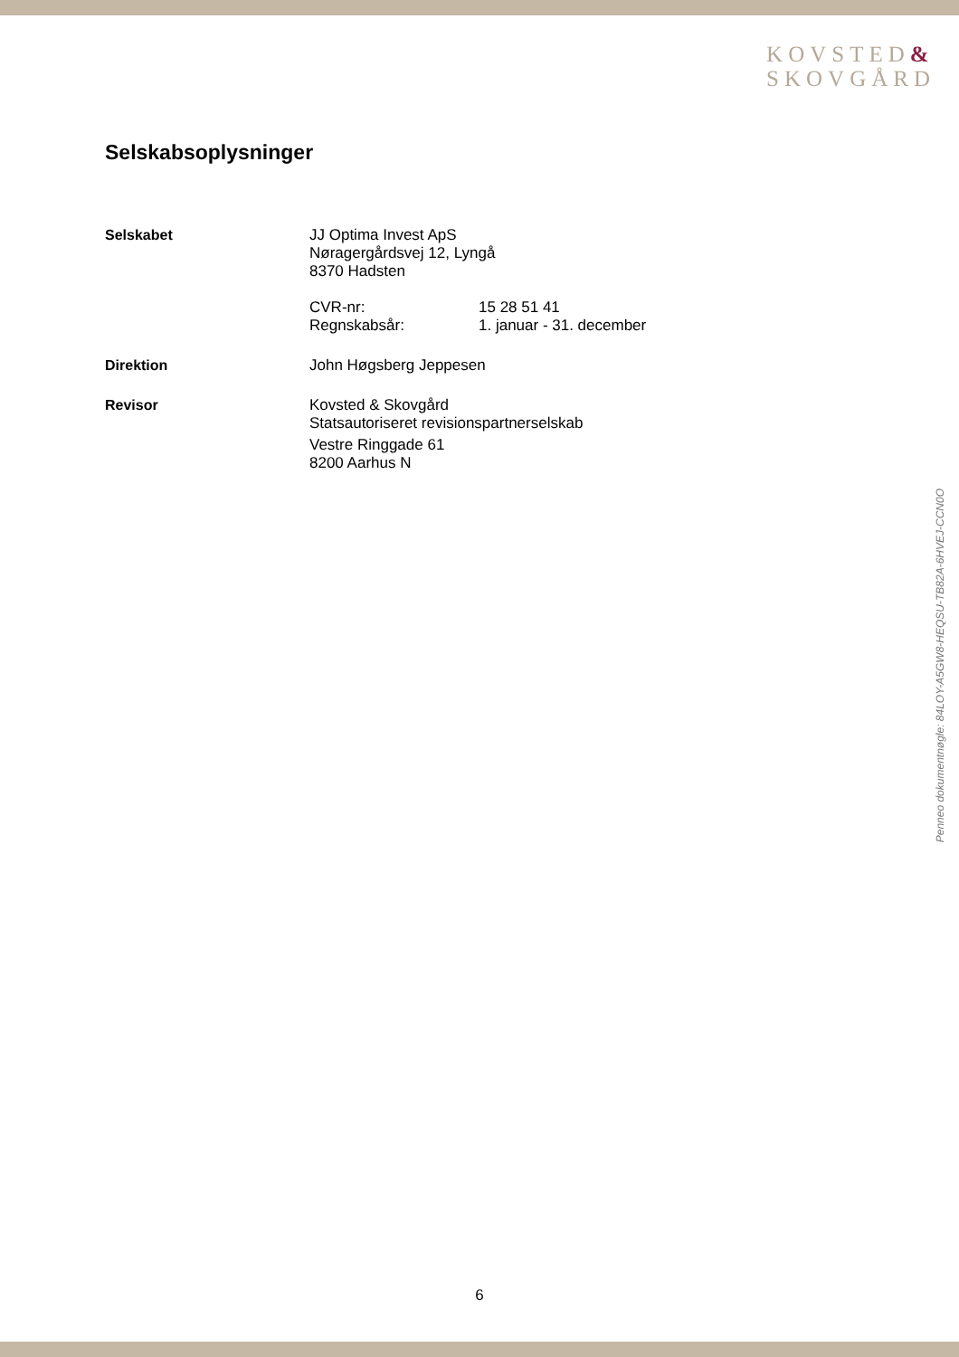KOVSTED&
SKOVGÅRD
Selskabsoplysninger
Selskabet JJ Optima Invest ApS
Nøragergårdsvej 12, Lyngå
8370 Hadsten
CVR-nr: 15 28 51 41
Regnskabsår: 1. januar - 31. december
Direktion John Høgsberg Jeppesen
Revisor Kovsted & Skovgård
Statsautoriseret revisionspartnerselskab
Vestre Ringgade 61
8200 Aarhus N
Penneo dokumentnøgle: 84LOY-A5GW8-HEQSU-TB82A-6HVEJ-CCN0O
6